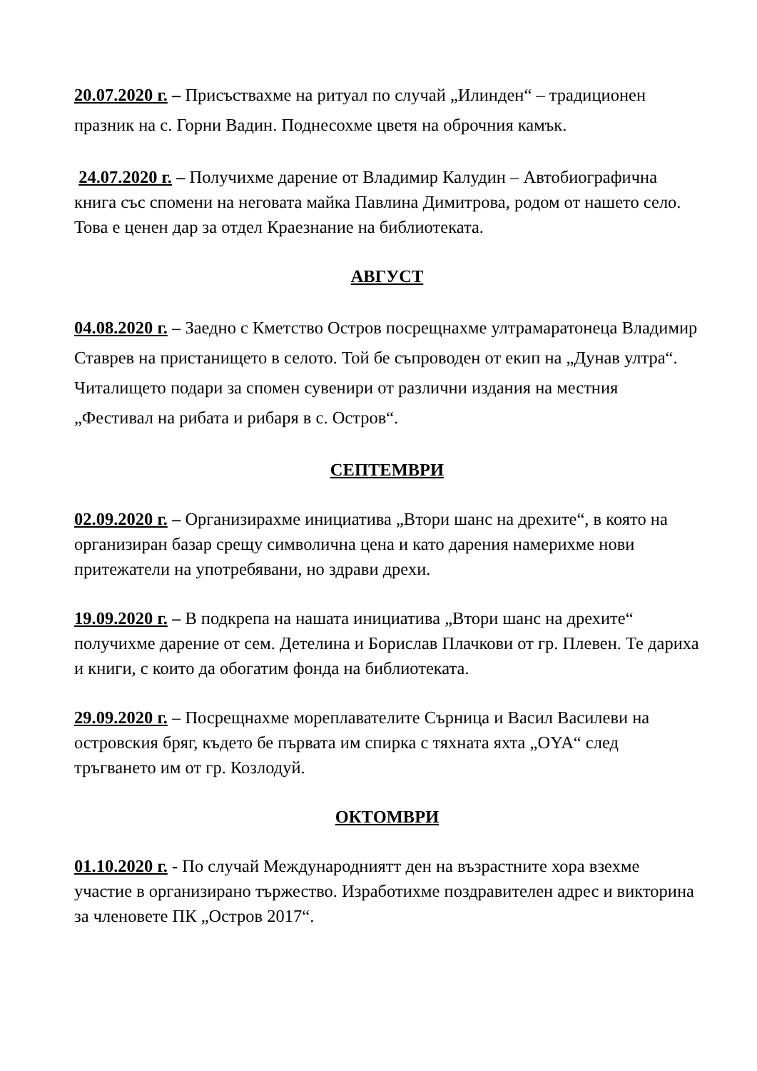20.07.2020 г. – Присъствахме на ритуал по случай „Илинден“ – традиционен празник на с. Горни Вадин. Поднесохме цветя на оброчния камък.
24.07.2020 г. – Получихме дарение от Владимир Калудин – Автобиографична книга със спомени на неговата майка Павлина Димитрова, родом от нашето село. Това е ценен дар за отдел Краезнание на библиотеката.
АВГУСТ
04.08.2020 г. – Заедно с Кметство Остров посрещнахме ултрамаратонеца Владимир Ставрев на пристанището в селото. Той бе съпроводен от екип на „Дунав ултра“. Читалището подари за спомен сувенири от различни издания на местния „Фестивал на рибата и рибаря в с. Остров“.
СЕПТЕМВРИ
02.09.2020 г. – Организирахме инициатива „Втори шанс на дрехите“, в която на организиран базар срещу символична цена и като дарения намерихме нови притежатели на употребявани, но здрави дрехи.
19.09.2020 г. – В подкрепа на нашата инициатива „Втори шанс на дрехите“ получихме дарение от сем. Детелина и Борислав Плачкови от гр. Плевен. Те дариха и книги, с които да обогатим фонда на библиотеката.
29.09.2020 г. – Посрещнахме мореплавателите Сърница и Васил Василеви на островския бряг, където бе първата им спирка с тяхната яхта „OYA“ след тръгването им от гр. Козлодуй.
ОКТОМВРИ
01.10.2020 г. - По случай Международниятт ден на възрастните хора взехме участие в организирано тържество. Изработихме поздравителен адрес и викторина за членовете ПК „Остров 2017“.